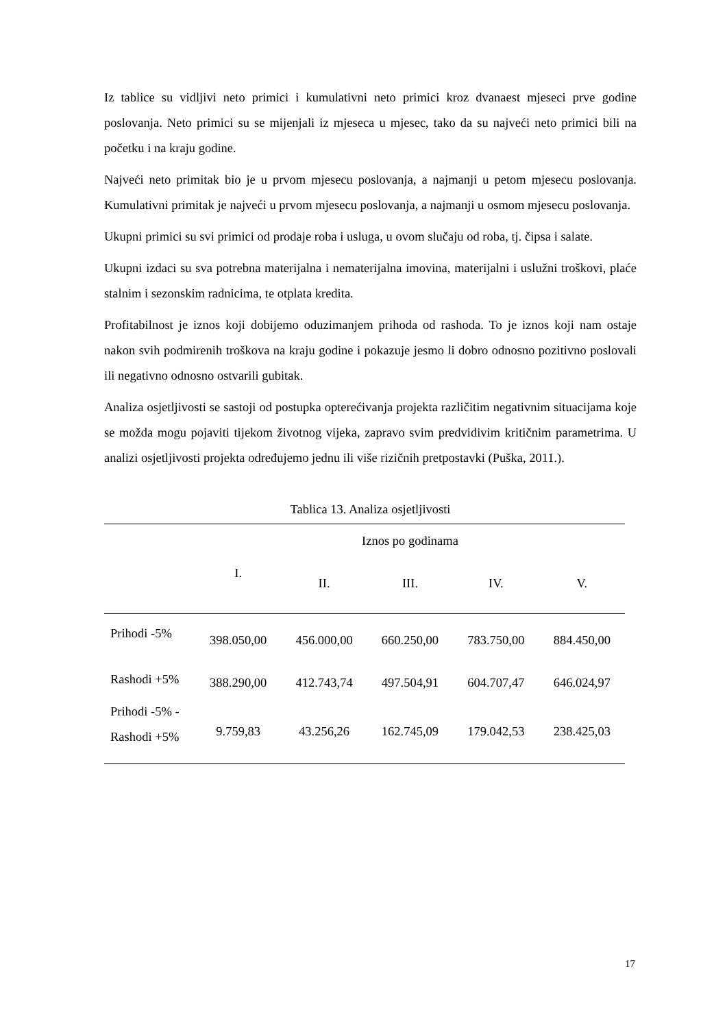Iz tablice su vidljivi neto primici i kumulativni neto primici kroz dvanaest mjeseci prve godine poslovanja. Neto primici su se mijenjali iz mjeseca u mjesec, tako da su najveći neto primici bili na početku i na kraju godine.
Najveći neto primitak bio je u prvom mjesecu poslovanja, a najmanji u petom mjesecu poslovanja. Kumulativni primitak je najveći u prvom mjesecu poslovanja, a najmanji u osmom mjesecu poslovanja.
Ukupni primici su svi primici od prodaje roba i usluga, u ovom slučaju od roba, tj. čipsa i salate.
Ukupni izdaci su sva potrebna materijalna i nematerijalna imovina, materijalni i uslužni troškovi, plaće stalnim i sezonskim radnicima, te otplata kredita.
Profitabilnost je iznos koji dobijemo oduzimanjem prihoda od rashoda. To je iznos koji nam ostaje nakon svih podmirenih troškova na kraju godine i pokazuje jesmo li dobro odnosno pozitivno poslovali ili negativno odnosno ostvarili gubitak.
Analiza osjetljivosti se sastoji od postupka opterećivanja projekta različitim negativnim situacijama koje se možda mogu pojaviti tijekom životnog vijeka, zapravo svim predvidivim kritičnim parametrima. U analizi osjetljivosti projekta određujemo jednu ili više rizičnih pretpostavki (Puška, 2011.).
Tablica 13. Analiza osjetljivosti
| | Iznos po godinama | | | | |
| --- | --- | --- | --- | --- | --- |
| | I. | II. | III. | IV. | V. |
| Prihodi -5% | 398.050,00 | 456.000,00 | 660.250,00 | 783.750,00 | 884.450,00 |
| Rashodi +5% | 388.290,00 | 412.743,74 | 497.504,91 | 604.707,47 | 646.024,97 |
| Prihodi -5% - Rashodi +5% | 9.759,83 | 43.256,26 | 162.745,09 | 179.042,53 | 238.425,03 |
17